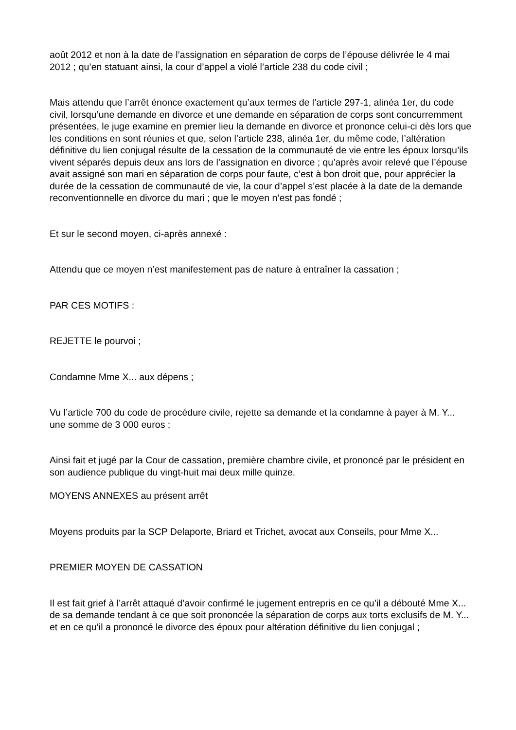août 2012 et non à la date de l’assignation en séparation de corps de l’épouse délivrée le 4 mai 2012 ; qu’en statuant ainsi, la cour d’appel a violé l’article 238 du code civil ;
Mais attendu que l’arrêt énonce exactement qu’aux termes de l’article 297-1, alinéa 1er, du code civil, lorsqu’une demande en divorce et une demande en séparation de corps sont concurremment présentées, le juge examine en premier lieu la demande en divorce et prononce celui-ci dès lors que les conditions en sont réunies et que, selon l’article 238, alinéa 1er, du même code, l’altération définitive du lien conjugal résulte de la cessation de la communauté de vie entre les époux lorsqu’ils vivent séparés depuis deux ans lors de l’assignation en divorce ; qu’après avoir relevé que l’épouse avait assigné son mari en séparation de corps pour faute, c’est à bon droit que, pour apprécier la durée de la cessation de communauté de vie, la cour d’appel s’est placée à la date de la demande reconventionnelle en divorce du mari ; que le moyen n’est pas fondé ;
Et sur le second moyen, ci-après annexé :
Attendu que ce moyen n’est manifestement pas de nature à entraîner la cassation ;
PAR CES MOTIFS :
REJETTE le pourvoi ;
Condamne Mme X... aux dépens ;
Vu l’article 700 du code de procédure civile, rejette sa demande et la condamne à payer à M. Y... une somme de 3 000 euros ;
Ainsi fait et jugé par la Cour de cassation, première chambre civile, et prononcé par le président en son audience publique du vingt-huit mai deux mille quinze.
MOYENS ANNEXES au présent arrêt
Moyens produits par la SCP Delaporte, Briard et Trichet, avocat aux Conseils, pour Mme X...
PREMIER MOYEN DE CASSATION
Il est fait grief à l’arrêt attaqué d’avoir confirmé le jugement entrepris en ce qu’il a débouté Mme X... de sa demande tendant à ce que soit prononcée la séparation de corps aux torts exclusifs de M. Y... et en ce qu’il a prononcé le divorce des époux pour altération définitive du lien conjugal ;